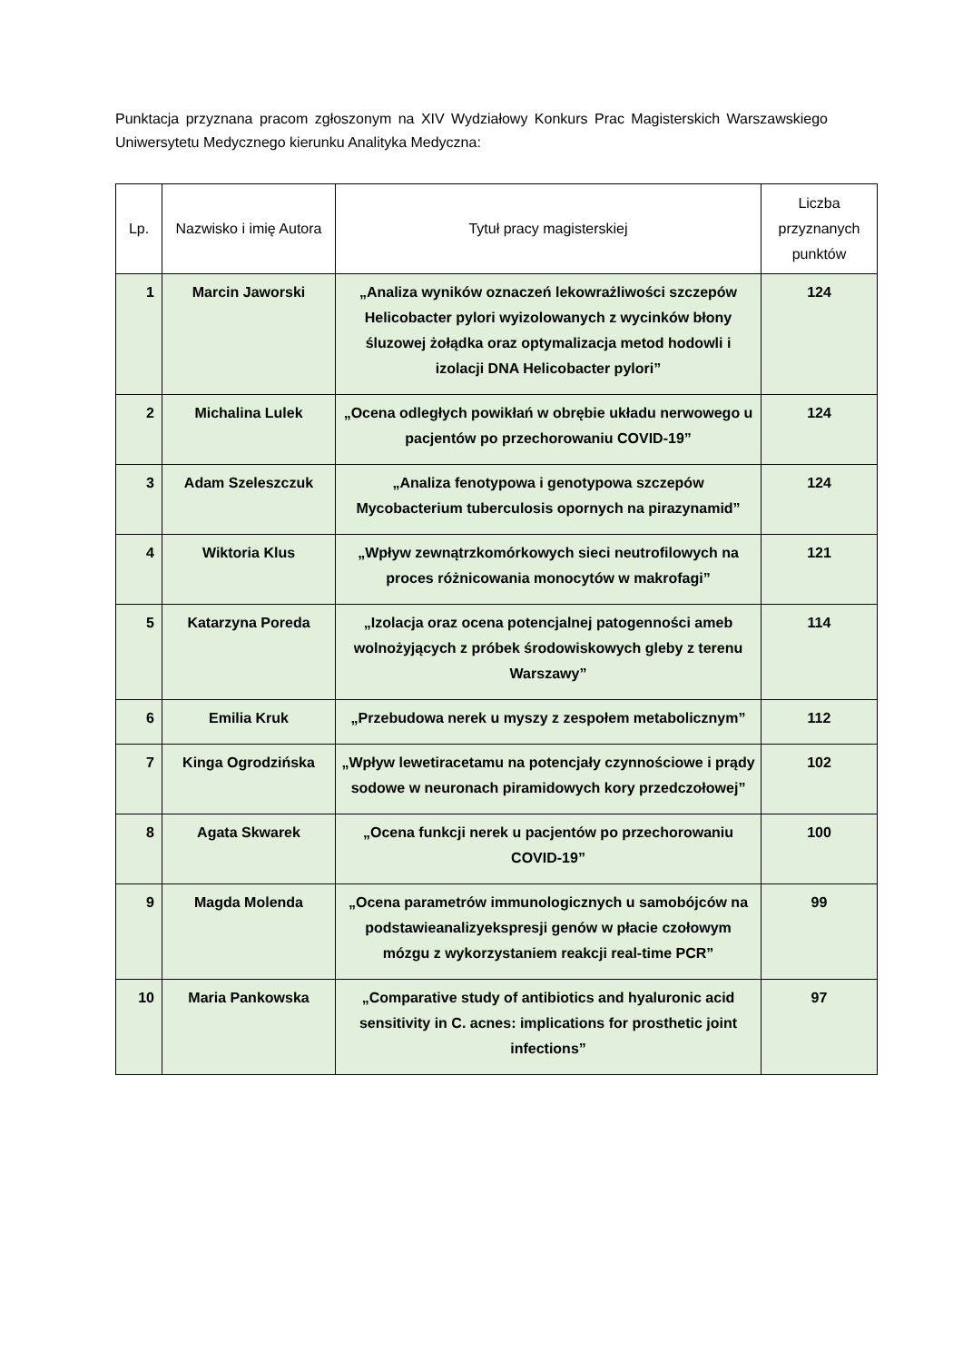Punktacja przyznana pracom zgłoszonym na XIV Wydziałowy Konkurs Prac Magisterskich Warszawskiego Uniwersytetu Medycznego kierunku Analityka Medyczna:
| Lp. | Nazwisko i imię Autora | Tytuł pracy magisterskiej | Liczba przyznanych punktów |
| --- | --- | --- | --- |
| 1 | Marcin Jaworski | „Analiza wyników oznaczeń lekowrażliwości szczepów Helicobacter pylori wyizolowanych z wycinków błony śluzowej żołądka oraz optymalizacja metod hodowli i izolacji DNA Helicobacter pylori” | 124 |
| 2 | Michalina Lulek | „Ocena odległych powikłań w obrębie układu nerwowego u pacjentów po przechorowaniu COVID-19” | 124 |
| 3 | Adam Szeleszczuk | „Analiza fenotypowa i genotypowa szczepów Mycobacterium tuberculosis opornych na pirazynamid” | 124 |
| 4 | Wiktoria Klus | „Wpływ zewnątrzkomórkowych sieci neutrofilowych na proces różnicowania monocytów w makrofagi” | 121 |
| 5 | Katarzyna Poreda | „Izolacja oraz ocena potencjalnej patogenności ameb wolnożyjących z próbek środowiskowych gleby z terenu Warszawy” | 114 |
| 6 | Emilia Kruk | „Przebudowa nerek u myszy z zespołem metabolicznym” | 112 |
| 7 | Kinga Ogrodzińska | „Wpływ lewetiracetamu na potencjały czynnościowe i prądy sodowe w neuronach piramidowych kory przedczołowej” | 102 |
| 8 | Agata Skwarek | „Ocena funkcji nerek u pacjentów po przechorowaniu COVID-19” | 100 |
| 9 | Magda Molenda | „Ocena parametrów immunologicznych u samobójców na podstawieanalizyekspresji genów w płacie czołowym mózgu z wykorzystaniem reakcji real-time PCR” | 99 |
| 10 | Maria Pankowska | „Comparative study of antibiotics and hyaluronic acid sensitivity in C. acnes: implications for prosthetic joint infections” | 97 |